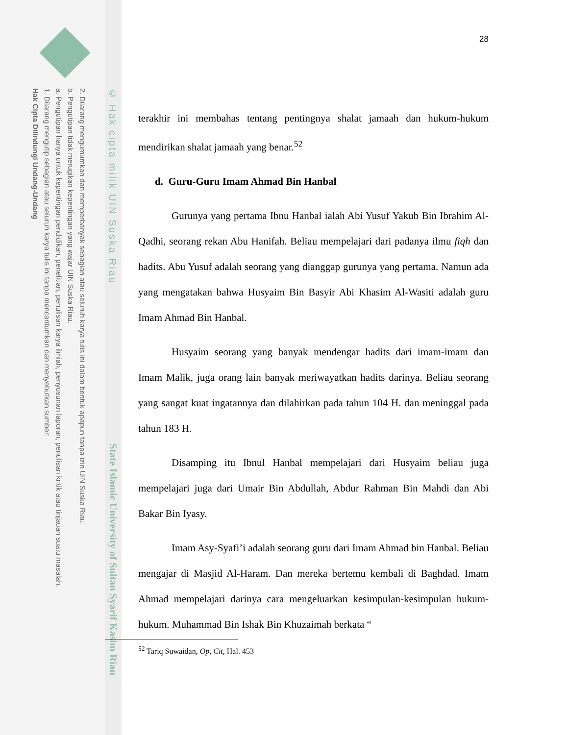2. Dilarang mengumumkan dan memperbanyak sebagian atau seluruh karya tulis ini dalam bentuk apapun tanpa izin UIN Suska Riau.
b. Pengutipan tidak merugikan kepentingan yang wajar UIN Suska Riau.
a. Pengutipan hanya untuk kepentingan pendidikan, penelitian, penulisan karya ilmiah, penyusunan laporan, penulisan kritik atau tinjauan suatu masalah.
1. Dilarang mengutip sebagian atau seluruh karya tulis ini tanpa mencantumkan dan menyebutkan sumber:
Hak Cipta Dilindungi Undang-Undang
© Hak cipta milik UIN Suska Riau
State Islamic University of Sultan Syarif Kasim Riau
28
terakhir ini membahas tentang pentingnya shalat jamaah dan hukum-hukum mendirikan shalat jamaah yang benar.<sup>52</sup>
d. Guru-Guru Imam Ahmad Bin Hanbal
Gurunya yang pertama Ibnu Hanbal ialah Abi Yusuf Yakub Bin Ibrahim Al-Qadhi, seorang rekan Abu Hanifah. Beliau mempelajari dari padanya ilmu fiqh dan hadits. Abu Yusuf adalah seorang yang dianggap gurunya yang pertama. Namun ada yang mengatakan bahwa Husyaim Bin Basyir Abi Khasim Al-Wasiti adalah guru Imam Ahmad Bin Hanbal.
Husyaim seorang yang banyak mendengar hadits dari imam-imam dan Imam Malik, juga orang lain banyak meriwayatkan hadits darinya. Beliau seorang yang sangat kuat ingatannya dan dilahirkan pada tahun 104 H. dan meninggal pada tahun 183 H.
Disamping itu Ibnul Hanbal mempelajari dari Husyaim beliau juga mempelajari juga dari Umair Bin Abdullah, Abdur Rahman Bin Mahdi dan Abi Bakar Bin Iyasy.
Imam Asy-Syafi’i adalah seorang guru dari Imam Ahmad bin Hanbal. Beliau mengajar di Masjid Al-Haram. Dan mereka bertemu kembali di Baghdad. Imam Ahmad mempelajari darinya cara mengeluarkan kesimpulan-kesimpulan hukum-hukum. Muhammad Bin Ishak Bin Khuzaimah berkata “
<sup>52</sup> Tariq Suwaidan, Op, Cit, Hal. 453